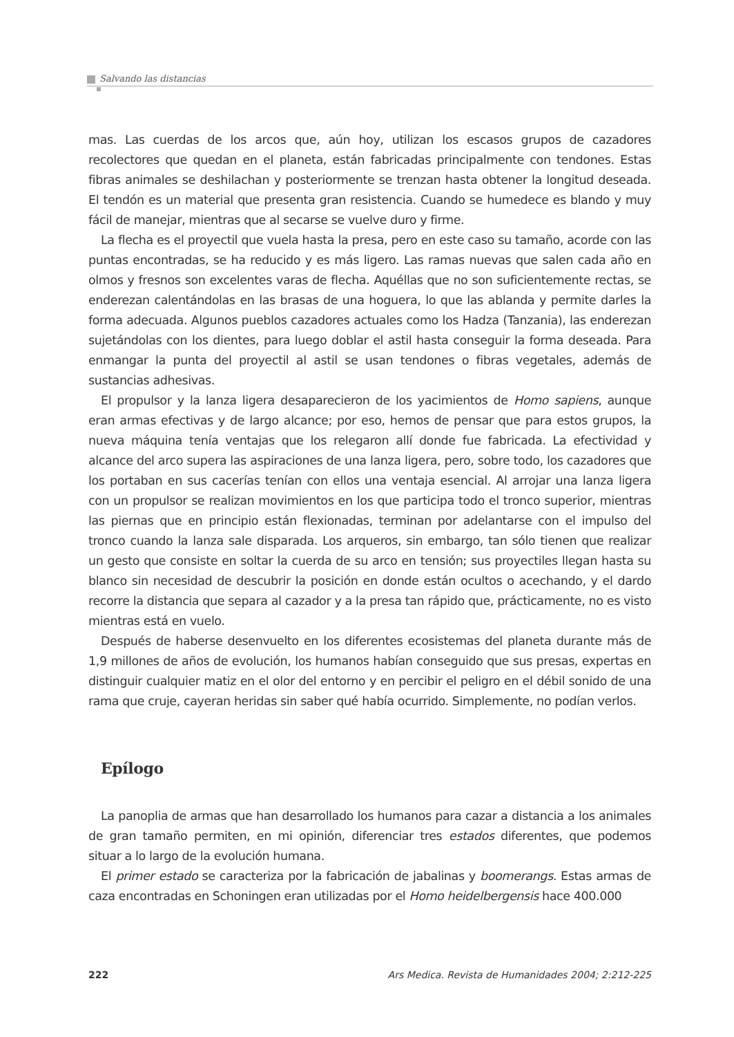Salvando las distancias
mas. Las cuerdas de los arcos que, aún hoy, utilizan los escasos grupos de cazadores recolectores que quedan en el planeta, están fabricadas principalmente con tendones. Estas fibras animales se deshilachan y posteriormente se trenzan hasta obtener la longitud deseada. El tendón es un material que presenta gran resistencia. Cuando se humedece es blando y muy fácil de manejar, mientras que al secarse se vuelve duro y firme.
La flecha es el proyectil que vuela hasta la presa, pero en este caso su tamaño, acorde con las puntas encontradas, se ha reducido y es más ligero. Las ramas nuevas que salen cada año en olmos y fresnos son excelentes varas de flecha. Aquéllas que no son suficientemente rectas, se enderezan calentándolas en las brasas de una hoguera, lo que las ablanda y permite darles la forma adecuada. Algunos pueblos cazadores actuales como los Hadza (Tanzania), las enderezan sujetándolas con los dientes, para luego doblar el astil hasta conseguir la forma deseada. Para enmangar la punta del proyectil al astil se usan tendones o fibras vegetales, además de sustancias adhesivas.
El propulsor y la lanza ligera desaparecieron de los yacimientos de Homo sapiens, aunque eran armas efectivas y de largo alcance; por eso, hemos de pensar que para estos grupos, la nueva máquina tenía ventajas que los relegaron allí donde fue fabricada. La efectividad y alcance del arco supera las aspiraciones de una lanza ligera, pero, sobre todo, los cazadores que los portaban en sus cacerías tenían con ellos una ventaja esencial. Al arrojar una lanza ligera con un propulsor se realizan movimientos en los que participa todo el tronco superior, mientras las piernas que en principio están flexionadas, terminan por adelantarse con el impulso del tronco cuando la lanza sale disparada. Los arqueros, sin embargo, tan sólo tienen que realizar un gesto que consiste en soltar la cuerda de su arco en tensión; sus proyectiles llegan hasta su blanco sin necesidad de descubrir la posición en donde están ocultos o acechando, y el dardo recorre la distancia que separa al cazador y a la presa tan rápido que, prácticamente, no es visto mientras está en vuelo.
Después de haberse desenvuelto en los diferentes ecosistemas del planeta durante más de 1,9 millones de años de evolución, los humanos habían conseguido que sus presas, expertas en distinguir cualquier matiz en el olor del entorno y en percibir el peligro en el débil sonido de una rama que cruje, cayeran heridas sin saber qué había ocurrido. Simplemente, no podían verlos.
Epílogo
La panoplia de armas que han desarrollado los humanos para cazar a distancia a los animales de gran tamaño permiten, en mi opinión, diferenciar tres estados diferentes, que podemos situar a lo largo de la evolución humana.
El primer estado se caracteriza por la fabricación de jabalinas y boomerangs. Estas armas de caza encontradas en Schoningen eran utilizadas por el Homo heidelbergensis hace 400.000
222 Ars Medica. Revista de Humanidades 2004; 2:212-225